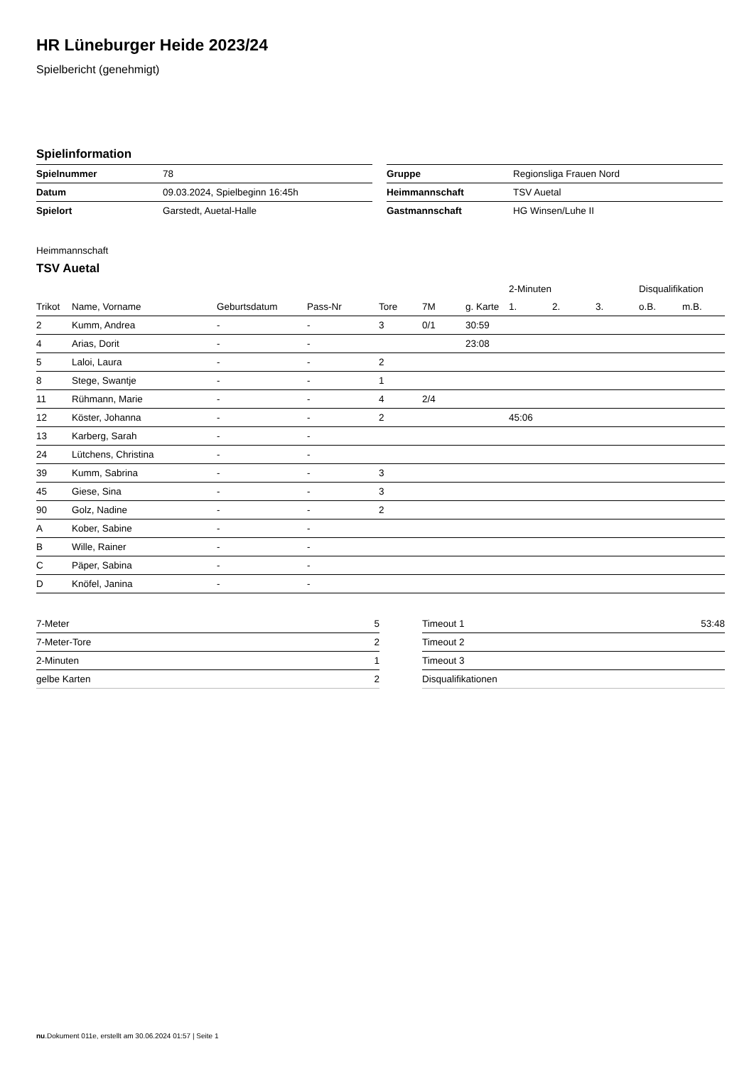HR Lüneburger Heide 2023/24
Spielbericht (genehmigt)
Spielinformation
| Spielnummer | 78 |
| Datum | 09.03.2024, Spielbeginn 16:45h |
| Spielort | Garstedt, Auetal-Halle |
| Gruppe | Regionsliga Frauen Nord |
| Heimmannschaft | TSV Auetal |
| Gastmannschaft | HG Winsen/Luhe II |
Heimmannschaft
TSV Auetal
| | | | | | | | 2-Minuten | | | Disqualifikation | |
| --- | --- | --- | --- | --- | --- | --- | --- | --- | --- | --- | --- |
| Trikot | Name, Vorname | Geburtsdatum | Pass-Nr | Tore | 7M | g. Karte | 1. | 2. | 3. | o.B. | m.B. |
| 2 | Kumm, Andrea | - | - | 3 | 0/1 | 30:59 | | | | | |
| 4 | Arias, Dorit | - | - | | | 23:08 | | | | | |
| 5 | Laloi, Laura | - | - | 2 | | | | | | | |
| 8 | Stege, Swantje | - | - | 1 | | | | | | | |
| 11 | Rühmann, Marie | - | - | 4 | 2/4 | | | | | | |
| 12 | Köster, Johanna | - | - | 2 | | | 45:06 | | | | |
| 13 | Karberg, Sarah | - | - | | | | | | | | |
| 24 | Lütchens, Christina | - | - | | | | | | | | |
| 39 | Kumm, Sabrina | - | - | 3 | | | | | | | |
| 45 | Giese, Sina | - | - | 3 | | | | | | | |
| 90 | Golz, Nadine | - | - | 2 | | | | | | | |
| A | Kober, Sabine | - | - | | | | | | | | |
| B | Wille, Rainer | - | - | | | | | | | | |
| C | Päper, Sabina | - | - | | | | | | | | |
| D | Knöfel, Janina | - | - | | | | | | | | |
| 7-Meter | 5 |
| 7-Meter-Tore | 2 |
| 2-Minuten | 1 |
| gelbe Karten | 2 |
| Timeout 1 | 53:48 |
| Timeout 2 | |
| Timeout 3 | |
| Disqualifikationen | |
nu.Dokument 011e, erstellt am 30.06.2024 01:57 | Seite 1